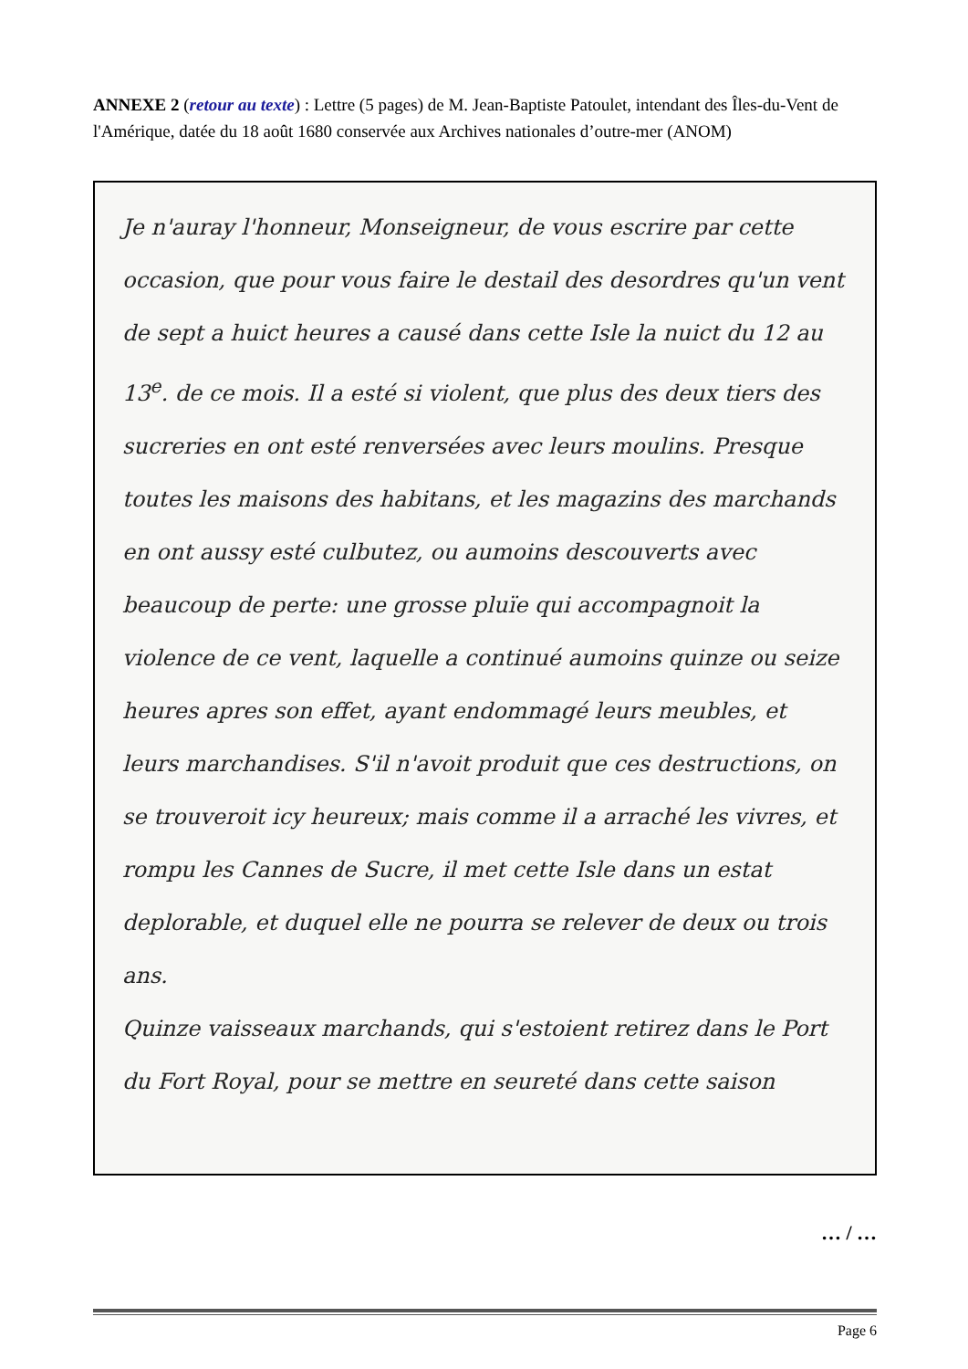ANNEXE 2 (retour au texte) : Lettre (5 pages) de M. Jean-Baptiste Patoulet, intendant des Îles-du-Vent de l'Amérique, datée du 18 août 1680 conservée aux Archives nationales d’outre-mer (ANOM)
Je n'auray l'honneur, Monseigneur, de vous escrire par cette occasion, que pour vous faire le destail des desordres qu'un vent de sept a huict heures a causé dans cette Isle la nuict du 12 au 13<sup>e</sup>. de ce mois. Il a esté si violent, que plus des deux tiers des sucreries en ont esté renversées avec leurs moulins. Presque toutes les maisons des habitans, et les magazins des marchands en ont aussy esté culbutez, ou aumoins descouverts avec beaucoup de perte: une grosse pluïe qui accompagnoit la violence de ce vent, laquelle a continué aumoins quinze ou seize heures apres son effet, ayant endommagé leurs meubles, et leurs marchandises. S'il n'avoit produit que ces destructions, on se trouveroit icy heureux; mais comme il a arraché les vivres, et rompu les Cannes de Sucre, il met cette Isle dans un estat deplorable, et duquel elle ne pourra se relever de deux ou trois ans.
Quinze vaisseaux marchands, qui s'estoient retirez dans le Port du Fort Royal, pour se mettre en seureté dans cette saison
… / …
Page 6